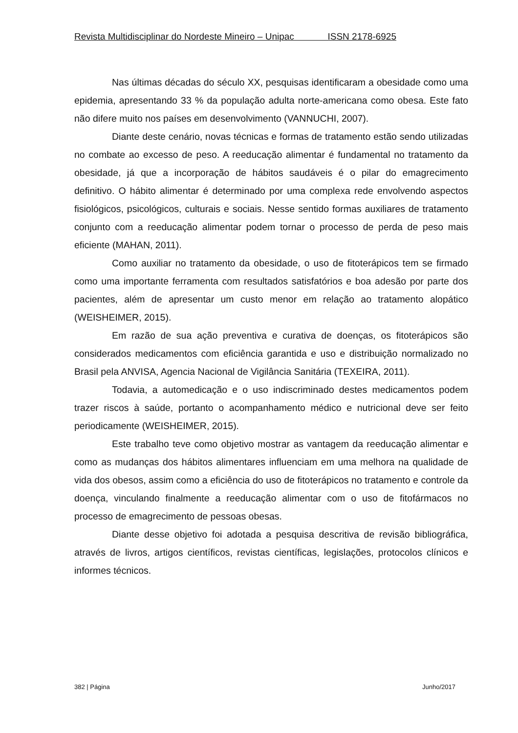Revista Multidisciplinar do Nordeste Mineiro – Unipac ISSN 2178-6925
Nas últimas décadas do século XX, pesquisas identificaram a obesidade como uma epidemia, apresentando 33 % da população adulta norte-americana como obesa. Este fato não difere muito nos países em desenvolvimento (VANNUCHI, 2007).
Diante deste cenário, novas técnicas e formas de tratamento estão sendo utilizadas no combate ao excesso de peso. A reeducação alimentar é fundamental no tratamento da obesidade, já que a incorporação de hábitos saudáveis é o pilar do emagrecimento definitivo. O hábito alimentar é determinado por uma complexa rede envolvendo aspectos fisiológicos, psicológicos, culturais e sociais. Nesse sentido formas auxiliares de tratamento conjunto com a reeducação alimentar podem tornar o processo de perda de peso mais eficiente (MAHAN, 2011).
Como auxiliar no tratamento da obesidade, o uso de fitoterápicos tem se firmado como uma importante ferramenta com resultados satisfatórios e boa adesão por parte dos pacientes, além de apresentar um custo menor em relação ao tratamento alopático (WEISHEIMER, 2015).
Em razão de sua ação preventiva e curativa de doenças, os fitoterápicos são considerados medicamentos com eficiência garantida e uso e distribuição normalizado no Brasil pela ANVISA, Agencia Nacional de Vigilância Sanitária (TEXEIRA, 2011).
Todavia, a automedicação e o uso indiscriminado destes medicamentos podem trazer riscos à saúde, portanto o acompanhamento médico e nutricional deve ser feito periodicamente (WEISHEIMER, 2015).
Este trabalho teve como objetivo mostrar as vantagem da reeducação alimentar e como as mudanças dos hábitos alimentares influenciam em uma melhora na qualidade de vida dos obesos, assim como a eficiência do uso de fitoterápicos no tratamento e controle da doença, vinculando finalmente a reeducação alimentar com o uso de fitofármacos no processo de emagrecimento de pessoas obesas.
Diante desse objetivo foi adotada a pesquisa descritiva de revisão bibliográfica, através de livros, artigos científicos, revistas científicas, legislações, protocolos clínicos e informes técnicos.
382 | Página Junho/2017